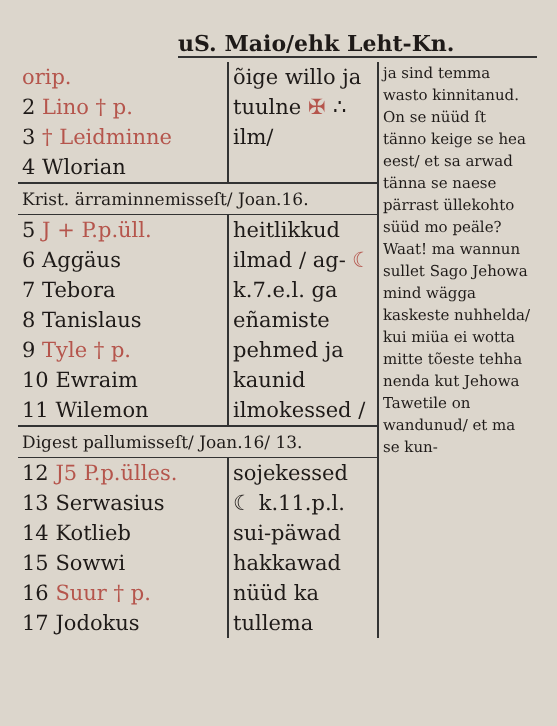uS. Maio/ehk Leht-Kn.
| orip. 2 Lino † p. 3 † Leidminne 4 Wlorian | õige willo ja tuulne ✠ ∴ ilm/ | ja sind temma wasto kinnitanud. On se nüüd ſt tänno keige se hea eest/ et sa arwad tänna se naese pärrast üllekohto süüd mo peäle? Waat! ma wannun sullet Sago Jehowa mind wägga kaskeste nuhhelda/ kui miüa ei wotta mitte tõeste tehha nenda kut Jehowa Tawetile on wandunud/ et ma se kun- |
| Krist. ärraminnemisseſt/ Joan.16. | | |
| 5 J + P.p.üll. 6 Aggäus 7 Tebora 8 Tanislaus 9 Tyle † p. 10 Ewraim 11 Wilemon | heitlikkud ilmad / ag- ☾ k.7.e.l. ga eñamiste pehmed ja kaunid ilmokessed / | |
| Digest pallumisseſt/ Joan.16/ 13. | | |
| 12 J5 P.p.ülles. 13 Serwasius 14 Kotlieb 15 Sowwi 16 Suur † p. 17 Jodokus | sojekessed ☾ k.11.p.l. sui-päwad hakkawad nüüd ka tullema | |